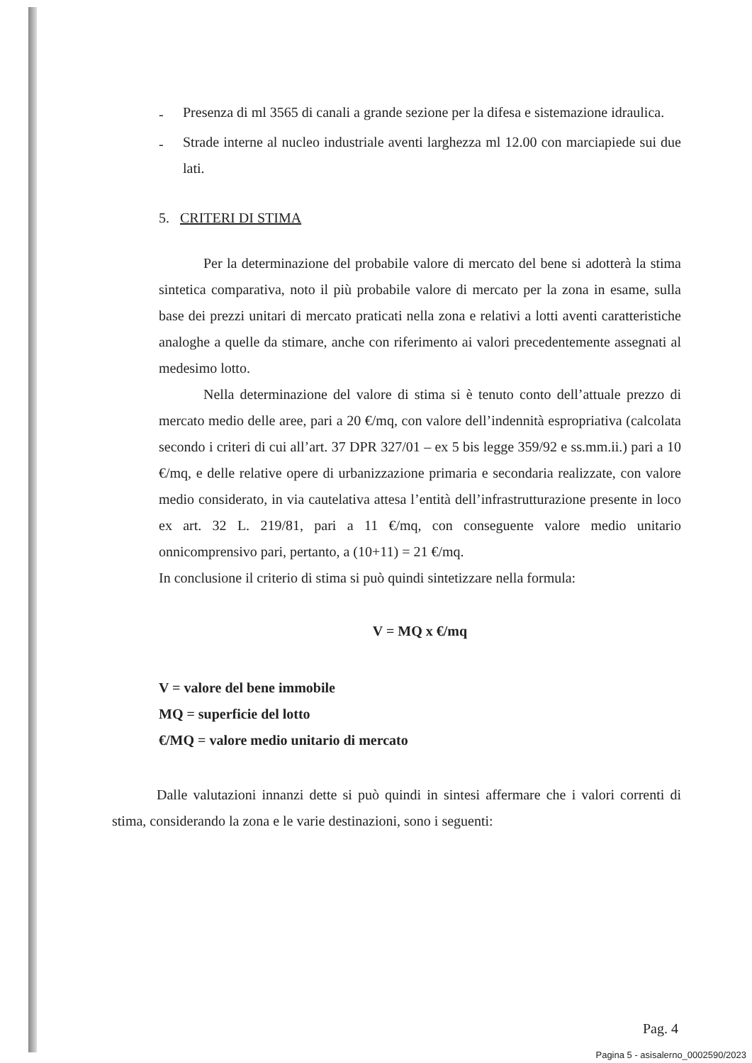-
Presenza di ml 3565 di canali a grande sezione per la difesa e sistemazione idraulica.
-
Strade interne al nucleo industriale aventi larghezza ml 12.00 con marciapiede sui due lati.
5. CRITERI DI STIMA
Per la determinazione del probabile valore di mercato del bene si adotterà la stima sintetica comparativa, noto il più probabile valore di mercato per la zona in esame, sulla base dei prezzi unitari di mercato praticati nella zona e relativi a lotti aventi caratteristiche analoghe a quelle da stimare, anche con riferimento ai valori precedentemente assegnati al medesimo lotto.
Nella determinazione del valore di stima si è tenuto conto dell’attuale prezzo di mercato medio delle aree, pari a 20 €/mq, con valore dell’indennità espropriativa (calcolata secondo i criteri di cui all’art. 37 DPR 327/01 – ex 5 bis legge 359/92 e ss.mm.ii.) pari a 10 €/mq, e delle relative opere di urbanizzazione primaria e secondaria realizzate, con valore medio considerato, in via cautelativa attesa l’entità dell’infrastrutturazione presente in loco ex art. 32 L. 219/81, pari a 11 €/mq, con conseguente valore medio unitario onnicomprensivo pari, pertanto, a (10+11) = 21 €/mq.
In conclusione il criterio di stima si può quindi sintetizzare nella formula:
V = MQ x €/mq
V = valore del bene immobile
MQ = superficie del lotto
€/MQ = valore medio unitario di mercato
Dalle valutazioni innanzi dette si può quindi in sintesi affermare che i valori correnti di stima, considerando la zona e le varie destinazioni, sono i seguenti:
Pag. 4
Pagina 5 - asisalerno_0002590/2023